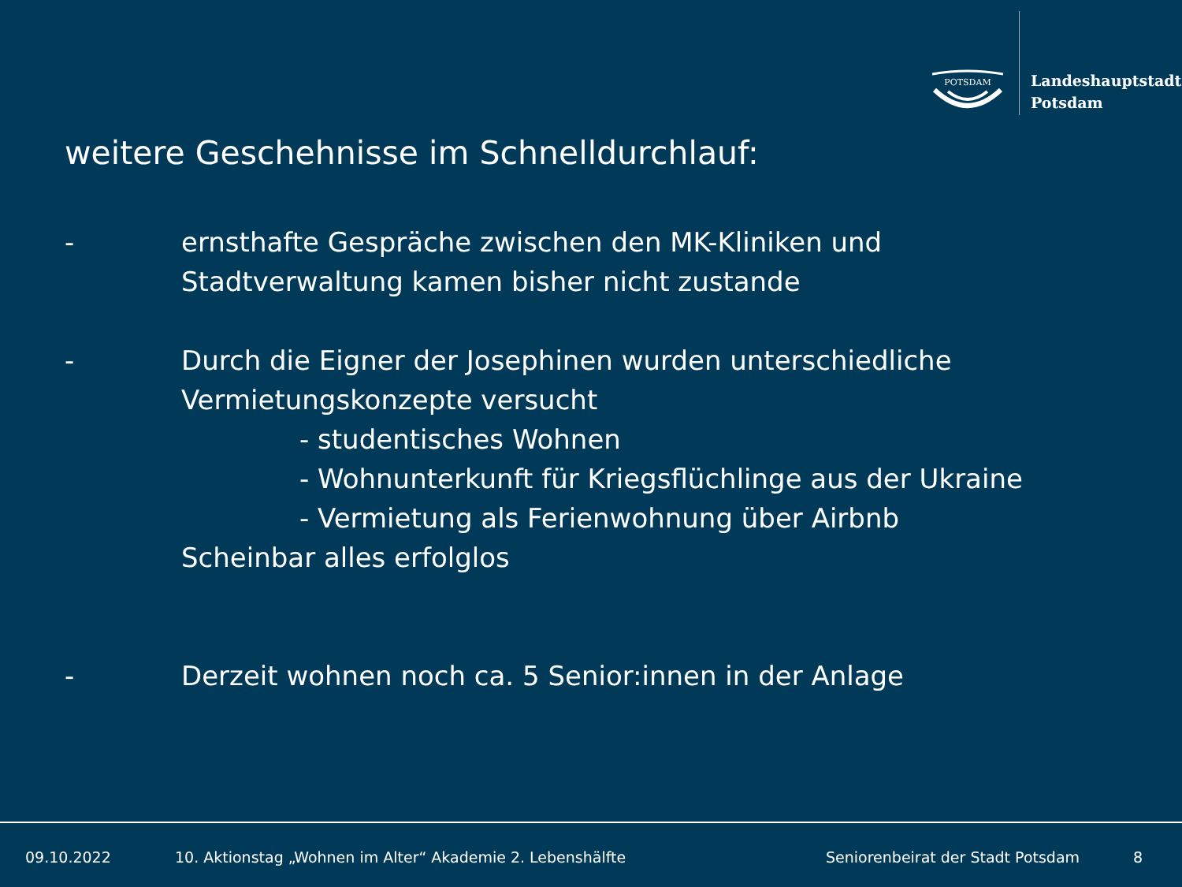POTSDAM
Landeshauptstadt
Potsdam
weitere Geschehnisse im Schnelldurchlauf:
- ernsthafte Gespräche zwischen den MK-Kliniken und
Stadtverwaltung kamen bisher nicht zustande
- Durch die Eigner der Josephinen wurden unterschiedliche
Vermietungskonzepte versucht
- studentisches Wohnen
- Wohnunterkunft für Kriegsflüchlinge aus der Ukraine
- Vermietung als Ferienwohnung über Airbnb
Scheinbar alles erfolglos
- Derzeit wohnen noch ca. 5 Senior:innen in der Anlage
09.10.2022 10. Aktionstag „Wohnen im Alter“ Akademie 2. Lebenshälfte Seniorenbeirat der Stadt Potsdam 8